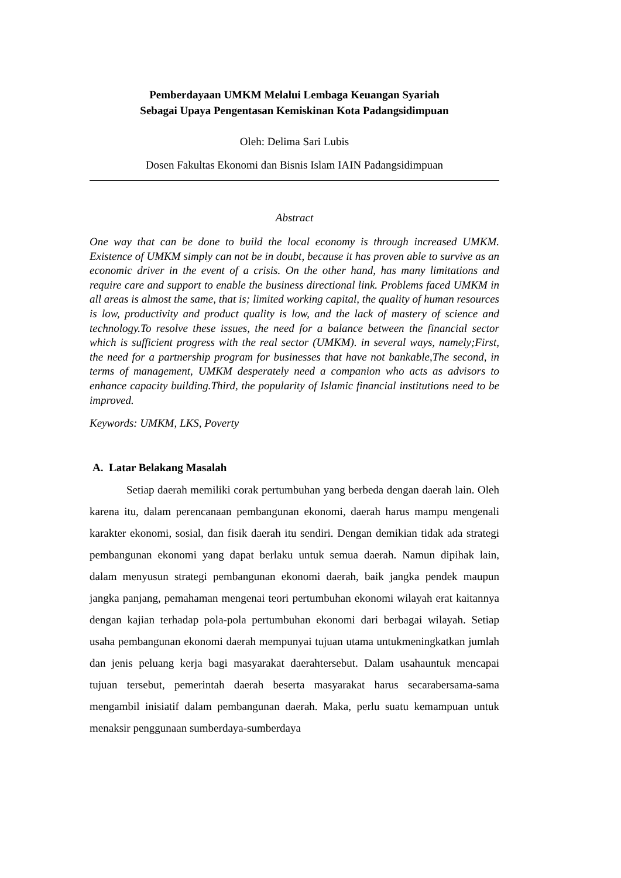Pemberdayaan UMKM Melalui Lembaga Keuangan Syariah
Sebagai Upaya Pengentasan Kemiskinan Kota Padangsidimpuan
Oleh: Delima Sari Lubis
Dosen Fakultas Ekonomi dan Bisnis Islam IAIN Padangsidimpuan
Abstract
One way that can be done to build the local economy is through increased UMKM. Existence of UMKM simply can not be in doubt, because it has proven able to survive as an economic driver in the event of a crisis. On the other hand, has many limitations and require care and support to enable the business directional link. Problems faced UMKM in all areas is almost the same, that is; limited working capital, the quality of human resources is low, productivity and product quality is low, and the lack of mastery of science and technology.To resolve these issues, the need for a balance between the financial sector which is sufficient progress with the real sector (UMKM). in several ways, namely;First, the need for a partnership program for businesses that have not bankable,The second, in terms of management, UMKM desperately need a companion who acts as advisors to enhance capacity building.Third, the popularity of Islamic financial institutions need to be improved.
Keywords: UMKM, LKS, Poverty
A. Latar Belakang Masalah
Setiap daerah memiliki corak pertumbuhan yang berbeda dengan daerah lain. Oleh karena itu, dalam perencanaan pembangunan ekonomi, daerah harus mampu mengenali karakter ekonomi, sosial, dan fisik daerah itu sendiri. Dengan demikian tidak ada strategi pembangunan ekonomi yang dapat berlaku untuk semua daerah. Namun dipihak lain, dalam menyusun strategi pembangunan ekonomi daerah, baik jangka pendek maupun jangka panjang, pemahaman mengenai teori pertumbuhan ekonomi wilayah erat kaitannya dengan kajian terhadap pola-pola pertumbuhan ekonomi dari berbagai wilayah. Setiap usaha pembangunan ekonomi daerah mempunyai tujuan utama untukmeningkatkan jumlah dan jenis peluang kerja bagi masyarakat daerahtersebut. Dalam usahauntuk mencapai tujuan tersebut, pemerintah daerah beserta masyarakat harus secarabersama-sama mengambil inisiatif dalam pembangunan daerah. Maka, perlu suatu kemampuan untuk menaksir penggunaan sumberdaya-sumberdaya